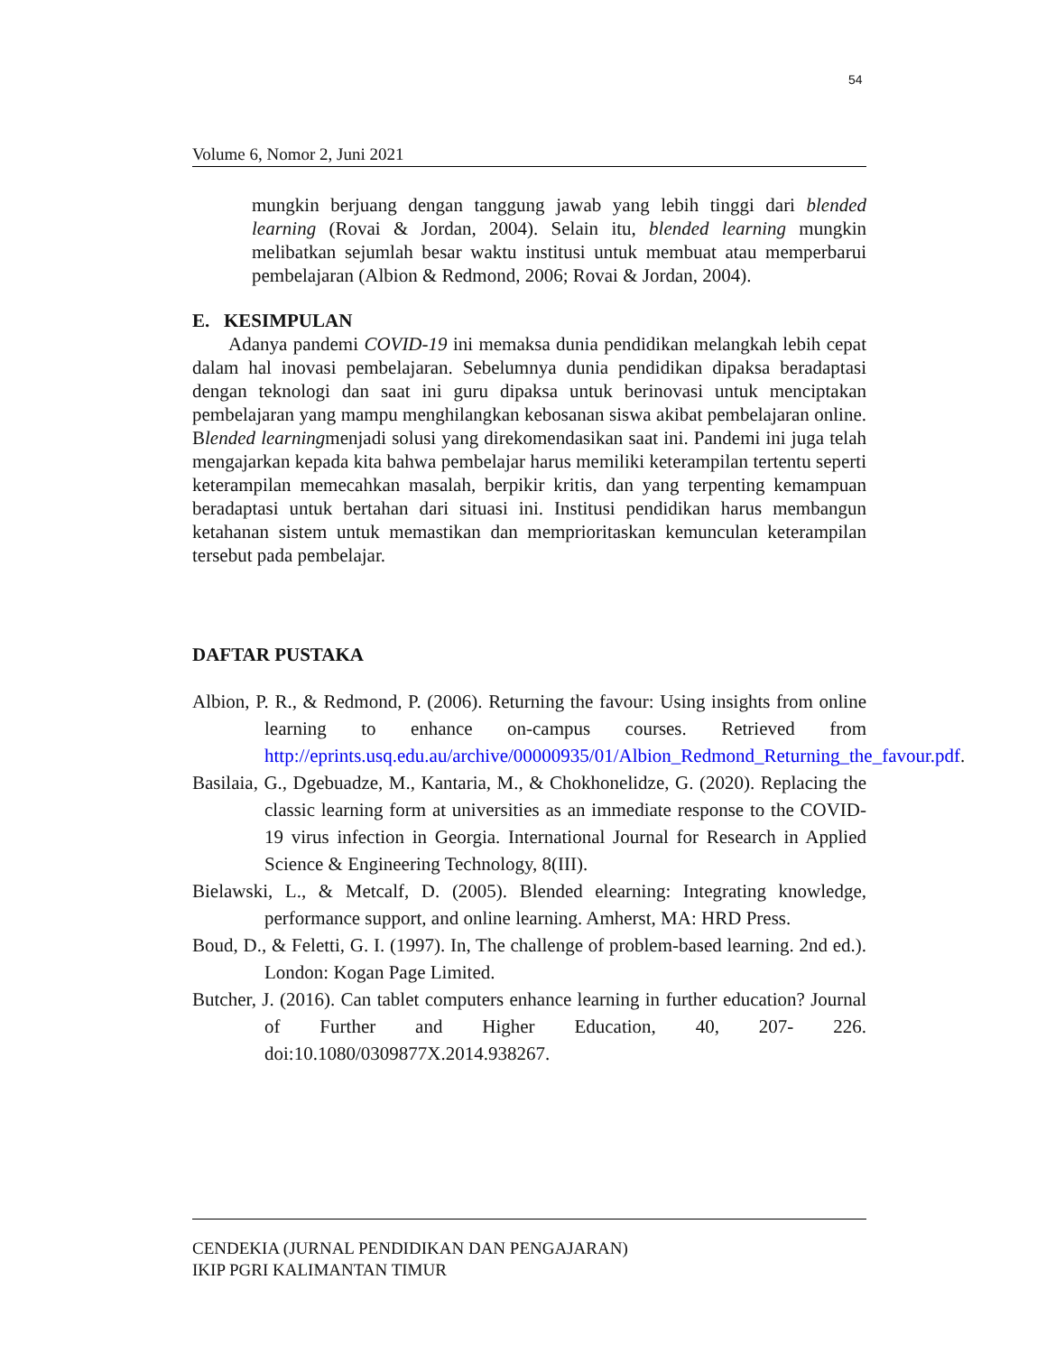54
Volume 6, Nomor 2, Juni 2021
mungkin berjuang dengan tanggung jawab yang lebih tinggi dari blended learning (Rovai & Jordan, 2004). Selain itu, blended learning mungkin melibatkan sejumlah besar waktu institusi untuk membuat atau memperbarui pembelajaran (Albion & Redmond, 2006; Rovai & Jordan, 2004).
E. KESIMPULAN
Adanya pandemi COVID-19 ini memaksa dunia pendidikan melangkah lebih cepat dalam hal inovasi pembelajaran. Sebelumnya dunia pendidikan dipaksa beradaptasi dengan teknologi dan saat ini guru dipaksa untuk berinovasi untuk menciptakan pembelajaran yang mampu menghilangkan kebosanan siswa akibat pembelajaran online. Blended learningmenjadi solusi yang direkomendasikan saat ini. Pandemi ini juga telah mengajarkan kepada kita bahwa pembelajar harus memiliki keterampilan tertentu seperti keterampilan memecahkan masalah, berpikir kritis, dan yang terpenting kemampuan beradaptasi untuk bertahan dari situasi ini. Institusi pendidikan harus membangun ketahanan sistem untuk memastikan dan memprioritaskan kemunculan keterampilan tersebut pada pembelajar.
DAFTAR PUSTAKA
Albion, P. R., & Redmond, P. (2006). Returning the favour: Using insights from online learning to enhance on-campus courses. Retrieved from http://eprints.usq.edu.au/archive/00000935/01/Albion_Redmond_Returning_the_favour.pdf.
Basilaia, G., Dgebuadze, M., Kantaria, M., & Chokhonelidze, G. (2020). Replacing the classic learning form at universities as an immediate response to the COVID-19 virus infection in Georgia. International Journal for Research in Applied Science & Engineering Technology, 8(III).
Bielawski, L., & Metcalf, D. (2005). Blended elearning: Integrating knowledge, performance support, and online learning. Amherst, MA: HRD Press.
Boud, D., & Feletti, G. I. (1997). In, The challenge of problem-based learning. 2nd ed.). London: Kogan Page Limited.
Butcher, J. (2016). Can tablet computers enhance learning in further education? Journal of Further and Higher Education, 40, 207- 226. doi:10.1080/0309877X.2014.938267.
CENDEKIA (JURNAL PENDIDIKAN DAN PENGAJARAN)
IKIP PGRI KALIMANTAN TIMUR